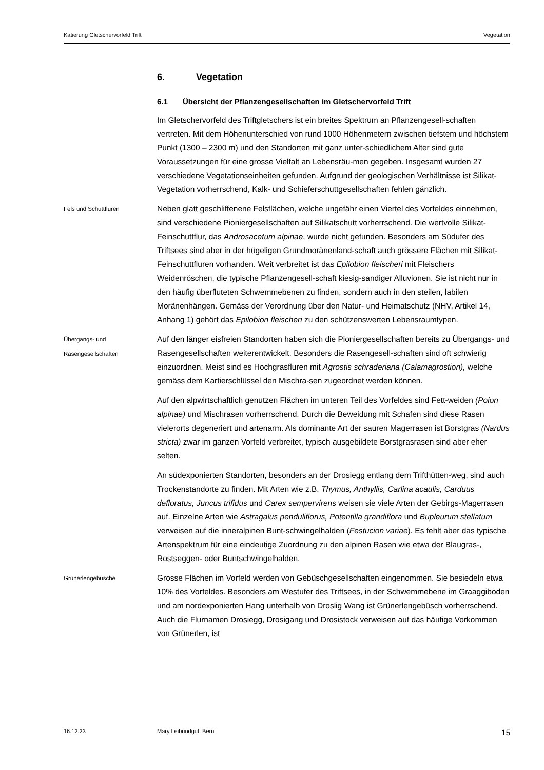Katierung Gletschervorfeld Trift Vegetation
6. Vegetation
6.1 Übersicht der Pflanzengesellschaften im Gletschervorfeld Trift
Im Gletschervorfeld des Triftgletschers ist ein breites Spektrum an Pflanzengesell-schaften vertreten. Mit dem Höhenunterschied von rund 1000 Höhenmetern zwischen tiefstem und höchstem Punkt (1300 – 2300 m) und den Standorten mit ganz unter-schiedlichem Alter sind gute Voraussetzungen für eine grosse Vielfalt an Lebensräu-men gegeben. Insgesamt wurden 27 verschiedene Vegetationseinheiten gefunden. Aufgrund der geologischen Verhältnisse ist Silikat-Vegetation vorherrschend, Kalk- und Schieferschuttgesellschaften fehlen gänzlich.
Fels und Schuttfluren
Neben glatt geschliffenene Felsflächen, welche ungefähr einen Viertel des Vorfeldes einnehmen, sind verschiedene Pioniergesellschaften auf Silikatschutt vorherrschend. Die wertvolle Silikat-Feinschuttflur, das Androsacetum alpinae, wurde nicht gefunden. Besonders am Südufer des Triftsees sind aber in der hügeligen Grundmoränenland-schaft auch grössere Flächen mit Silikat-Feinschuttfluren vorhanden. Weit verbreitet ist das Epilobion fleischeri mit Fleischers Weidenröschen, die typische Pflanzengesell-schaft kiesig-sandiger Alluvionen. Sie ist nicht nur in den häufig überfluteten Schwemmebenen zu finden, sondern auch in den steilen, labilen Moränenhängen. Gemäss der Verordnung über den Natur- und Heimatschutz (NHV, Artikel 14, Anhang 1) gehört das Epilobion fleischeri zu den schützenswerten Lebensraumtypen.
Übergangs- und
Rasengesellschaften
Auf den länger eisfreien Standorten haben sich die Pioniergesellschaften bereits zu Übergangs- und Rasengesellschaften weiterentwickelt. Besonders die Rasengesell-schaften sind oft schwierig einzuordnen. Meist sind es Hochgrasfluren mit Agrostis schraderiana (Calamagrostion), welche gemäss dem Kartierschlüssel den Mischra-sen zugeordnet werden können.
Auf den alpwirtschaftlich genutzen Flächen im unteren Teil des Vorfeldes sind Fett-weiden (Poion alpinae) und Mischrasen vorherrschend. Durch die Beweidung mit Schafen sind diese Rasen vielerorts degeneriert und artenarm. Als dominante Art der sauren Magerrasen ist Borstgras (Nardus stricta) zwar im ganzen Vorfeld verbreitet, typisch ausgebildete Borstgrasrasen sind aber eher selten.
An südexponierten Standorten, besonders an der Drosiegg entlang dem Trifthütten-weg, sind auch Trockenstandorte zu finden. Mit Arten wie z.B. Thymus, Anthyllis, Carlina acaulis, Carduus defloratus, Juncus trifidus und Carex sempervirens weisen sie viele Arten der Gebirgs-Magerrasen auf. Einzelne Arten wie Astragalus penduliflorus, Potentilla grandiflora und Bupleurum stellatum verweisen auf die inneralpinen Bunt-schwingelhalden (Festucion variae). Es fehlt aber das typische Artenspektrum für eine eindeutige Zuordnung zu den alpinen Rasen wie etwa der Blaugras-, Rostseggen- oder Buntschwingelhalden.
Grünerlengebüsche
Grosse Flächen im Vorfeld werden von Gebüschgesellschaften eingenommen. Sie besiedeln etwa 10% des Vorfeldes. Besonders am Westufer des Triftsees, in der Schwemmebene im Graaggiboden und am nordexponierten Hang unterhalb von Droslig Wang ist Grünerlengebüsch vorherrschend. Auch die Flurnamen Drosiegg, Drosigang und Drosistock verweisen auf das häufige Vorkommen von Grünerlen, ist
16.12.23 Mary Leibundgut, Bern 15